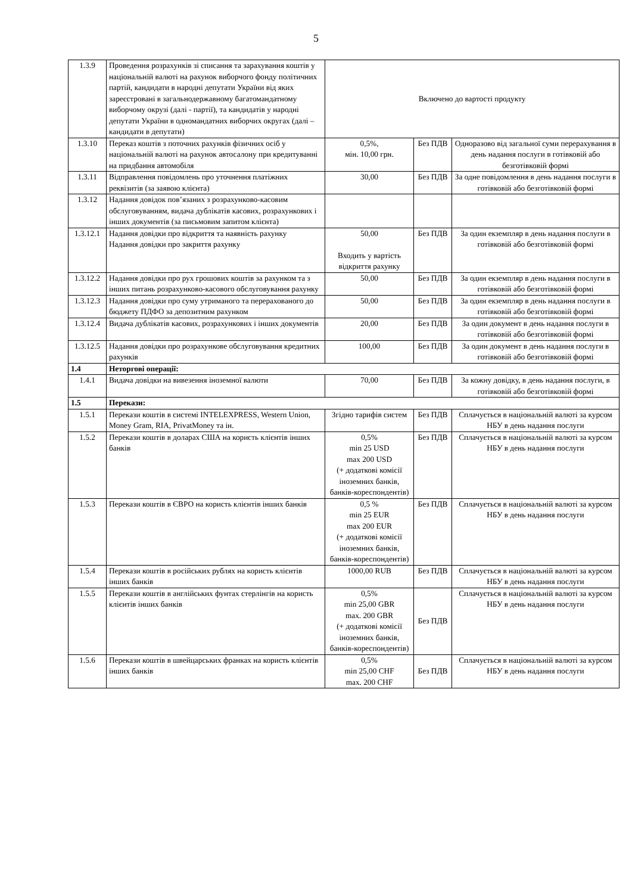5
| 1.3.9 | Проведення розрахунків зі списання та зарахування коштів у національній валюті на рахунок виборчого фонду політичних партій, кандидати в народні депутати України від яких зареєстровані в загальнодержавному багатомандатному виборчому окрузі (далі - партії), та кандидатів у народні депутати України в одномандатних виборчих округах (далі – кандидати в депутати) | Включено до вартості продукту | | |
| 1.3.10 | Переказ коштів з поточних рахунків фізичних осіб у національній валюті на рахунок автосалону при кредитуванні на придбання автомобіля | 0,5%, мін. 10,00 грн. | Без ПДВ | Одноразово від загальної суми перерахування в день надання послуги в готівковій або безготівковій формі |
| 1.3.11 | Відправлення повідомлень про уточнення платіжних реквізитів (за заявою клієнта) | 30,00 | Без ПДВ | За одне повідомлення в день надання послуги в готівковій або безготівковій формі |
| 1.3.12 | Надання довідок пов’язаних з розрахунково-касовим обслуговуванням, видача дублікатів касових, розрахункових і інших документів (за письмовим запитом клієнта) | | | |
| 1.3.12.1 | Надання довідки про відкриття та наявність рахунку Надання довідки про закриття рахунку | 50,00 Входить у вартість відкриття рахунку | Без ПДВ | За один екземпляр в день надання послуги в готівковій або безготівковій формі |
| 1.3.12.2 | Надання довідки про рух грошових коштів за рахунком та з інших питань розрахунково-касового обслуговування рахунку | 50,00 | Без ПДВ | За один екземпляр в день надання послуги в готівковій або безготівковій формі |
| 1.3.12.3 | Надання довідки про суму утриманого та перерахованого до бюджету ПДФО за депозитним рахунком | 50,00 | Без ПДВ | За один екземпляр в день надання послуги в готівковій або безготівковій формі |
| 1.3.12.4 | Видача дублікатів касових, розрахункових і інших документів | 20,00 | Без ПДВ | За один документ в день надання послуги в готівковій або безготівковій формі |
| 1.3.12.5 | Надання довідки про розрахункове обслуговування кредитних рахунків | 100,00 | Без ПДВ | За один документ в день надання послуги в готівковій або безготівковій формі |
| 1.4 | Неторгові операції: | | | |
| 1.4.1 | Видача довідки на вивезення іноземної валюти | 70,00 | Без ПДВ | За кожну довідку, в день надання послуги, в готівковій або безготівковій формі |
| 1.5 | Перекази: | | | |
| 1.5.1 | Перекази коштів в системі INTELEXPRESS, Western Union, Money Gram, RIA, PrivatMoney та ін. | Згідно тарифів систем | Без ПДВ | Сплачується в національній валюті за курсом НБУ в день надання послуги |
| 1.5.2 | Перекази коштів в доларах США на користь клієнтів інших банків | 0,5% min 25 USD max 200 USD (+ додаткові комісії іноземних банків, банків-кореспондентів) | Без ПДВ | Сплачується в національній валюті за курсом НБУ в день надання послуги |
| 1.5.3 | Перекази коштів в ЄВРО на користь клієнтів інших банків | 0,5 % min 25 EUR max 200 EUR (+ додаткові комісії іноземних банків, банків-кореспондентів) | Без ПДВ | Сплачується в національній валюті за курсом НБУ в день надання послуги |
| 1.5.4 | Перекази коштів в російських рублях на користь клієнтів інших банків | 1000,00 RUB | Без ПДВ | Сплачується в національній валюті за курсом НБУ в день надання послуги |
| 1.5.5 | Перекази коштів в англійських фунтах стерлінгів на користь клієнтів інших банків | 0,5% min 25,00 GBR max. 200 GBR (+ додаткові комісії іноземних банків, банків-кореспондентів) | Без ПДВ | Сплачується в національній валюті за курсом НБУ в день надання послуги |
| 1.5.6 | Перекази коштів в швейцарських франках на користь клієнтів інших банків | 0,5% min 25,00 CHF max. 200 CHF | Без ПДВ | Сплачується в національній валюті за курсом НБУ в день надання послуги |